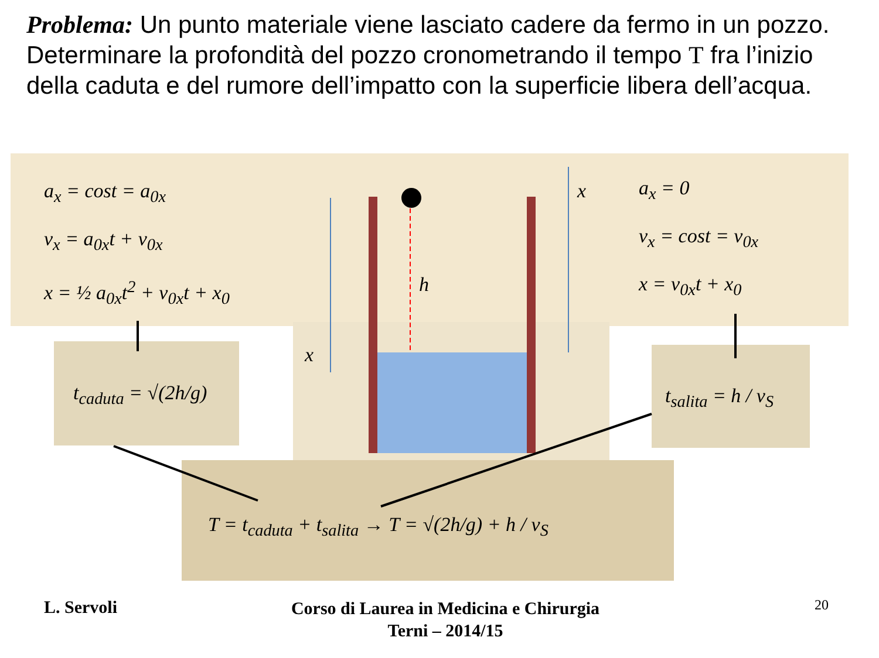Problema: Un punto materiale viene lasciato cadere da fermo in un pozzo. Determinare la profondità del pozzo cronometrando il tempo T fra l’inizio della caduta e del rumore dell’impatto con la superficie libera dell’acqua.
a<sub>x</sub> = cost = a<sub>0x</sub>
v<sub>x</sub> = a<sub>0x</sub>t + v<sub>0x</sub>
x = ½ a<sub>0x</sub>t<sup>2</sup> + v<sub>0x</sub>t + x<sub>0</sub>
a<sub>x</sub> = 0
v<sub>x</sub> = cost = v<sub>0x</sub>
x = v<sub>0x</sub>t + x<sub>0</sub>
h
x
x
t<sub>caduta</sub> = √(2h/g) t<sub>salita</sub> = h / v<sub>S</sub>
T = t<sub>caduta</sub> + t<sub>salita</sub> → T = √(2h/g) + h / v<sub>S</sub>
L. Servoli
Corso di Laurea in Medicina e Chirurgia
Terni – 2014/15
20